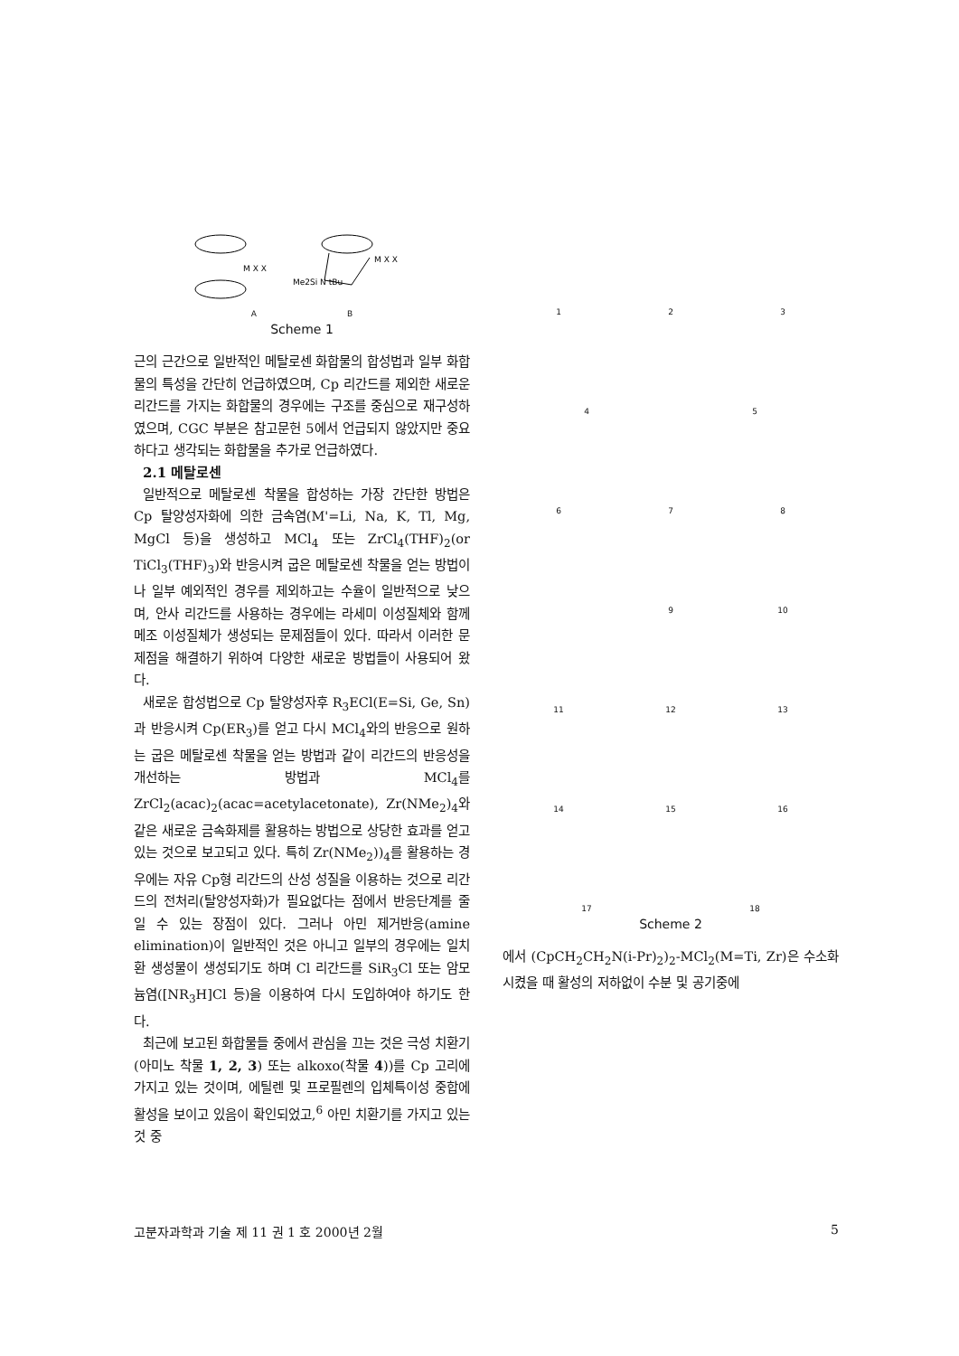M X X
Me2Si N tBu
M X X
A B
Scheme 1
근의 근간으로 일반적인 메탈로센 화합물의 합성법과 일부 화합물의 특성을 간단히 언급하였으며, Cp 리간드를 제외한 새로운 리간드를 가지는 화합물의 경우에는 구조를 중심으로 재구성하였으며, CGC 부분은 참고문헌 5에서 언급되지 않았지만 중요하다고 생각되는 화합물을 추가로 언급하였다.
2.1 메탈로센
일반적으로 메탈로센 착물을 합성하는 가장 간단한 방법은 Cp 탈양성자화에 의한 금속염(M'=Li, Na, K, Tl, Mg, MgCl 등)을 생성하고 MCl<sub>4</sub> 또는 ZrCl<sub>4</sub>(THF)<sub>2</sub>(or TiCl<sub>3</sub>(THF)<sub>3</sub>)와 반응시켜 굽은 메탈로센 착물을 얻는 방법이나 일부 예외적인 경우를 제외하고는 수율이 일반적으로 낮으며, 안사 리간드를 사용하는 경우에는 라세미 이성질체와 함께 메조 이성질체가 생성되는 문제점들이 있다. 따라서 이러한 문제점을 해결하기 위하여 다양한 새로운 방법들이 사용되어 왔다.
새로운 합성법으로 Cp 탈양성자후 R<sub>3</sub>ECl(E=Si, Ge, Sn)과 반응시켜 Cp(ER<sub>3</sub>)를 얻고 다시 MCl<sub>4</sub>와의 반응으로 원하는 굽은 메탈로센 착물을 얻는 방법과 같이 리간드의 반응성을 개선하는 방법과 MCl<sub>4</sub>를 ZrCl<sub>2</sub>(acac)<sub>2</sub>(acac=acetylacetonate), Zr(NMe<sub>2</sub>)<sub>4</sub>와 같은 새로운 금속화제를 활용하는 방법으로 상당한 효과를 얻고 있는 것으로 보고되고 있다. 특히 Zr(NMe<sub>2</sub>))<sub>4</sub>를 활용하는 경우에는 자유 Cp형 리간드의 산성 성질을 이용하는 것으로 리간드의 전처리(탈양성자화)가 필요없다는 점에서 반응단계를 줄일 수 있는 장점이 있다. 그러나 아민 제거반응(amine elimination)이 일반적인 것은 아니고 일부의 경우에는 일치환 생성물이 생성되기도 하며 Cl 리간드를 SiR<sub>3</sub>Cl 또는 암모늄염([NR<sub>3</sub>H]Cl 등)을 이용하여 다시 도입하여야 하기도 한다.
최근에 보고된 화합물들 중에서 관심을 끄는 것은 극성 치환기(아미노 착물 1, 2, 3) 또는 alkoxo(착물 4))를 Cp 고리에 가지고 있는 것이며, 에틸렌 및 프로필렌의 입체특이성 중합에 활성을 보이고 있음이 확인되었고,<sup>6</sup> 아민 치환기를 가지고 있는 것 중
1 2 3
4 5
6 7 8
9 10
11 12 13
14 15 16
17 18
Scheme 2
에서 (CpCH<sub>2</sub>CH<sub>2</sub>N(i-Pr)<sub>2</sub>)<sub>2</sub>-MCl<sub>2</sub>(M=Ti, Zr)은 수소화시켰을 때 활성의 저하없이 수분 및 공기중에
고분자과학과 기술 제 11 권 1 호 2000년 2월 5